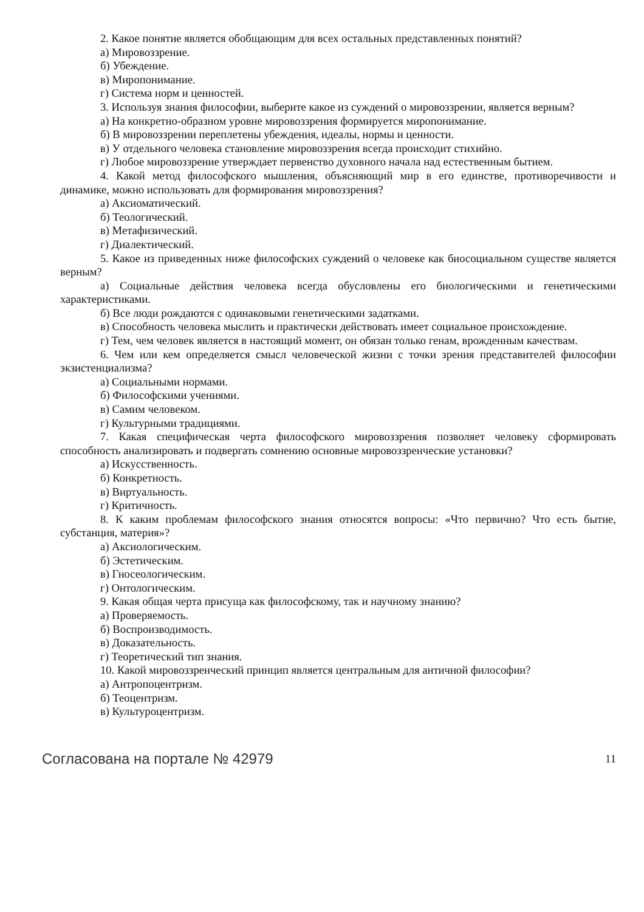2. Какое понятие является обобщающим для всех остальных представленных понятий?
а) Мировоззрение.
б) Убеждение.
в) Миропонимание.
г) Система норм и ценностей.
3. Используя знания философии, выберите какое из суждений о мировоззрении, является верным?
а) На конкретно-образном уровне мировоззрения формируется миропонимание.
б) В мировоззрении переплетены убеждения, идеалы, нормы и ценности.
в) У отдельного человека становление мировоззрения всегда происходит стихийно.
г) Любое мировоззрение утверждает первенство духовного начала над естественным бытием.
4. Какой метод философского мышления, объясняющий мир в его единстве, противоречивости и динамике, можно использовать для формирования мировоззрения?
а) Аксиоматический.
б) Теологический.
в) Метафизический.
г) Диалектический.
5. Какое из приведенных ниже философских суждений о человеке как биосоциальном существе является верным?
а) Социальные действия человека всегда обусловлены его биологическими и генетическими характеристиками.
б) Все люди рождаются с одинаковыми генетическими задатками.
в) Способность человека мыслить и практически действовать имеет социальное происхождение.
г) Тем, чем человек является в настоящий момент, он обязан только генам, врожденным качествам.
6. Чем или кем определяется смысл человеческой жизни с точки зрения представителей философии экзистенциализма?
а) Социальными нормами.
б) Философскими учениями.
в) Самим человеком.
г) Культурными традициями.
7. Какая специфическая черта философского мировоззрения позволяет человеку сформировать способность анализировать и подвергать сомнению основные мировоззренческие установки?
а) Искусственность.
б) Конкретность.
в) Виртуальность.
г) Критичность.
8. К каким проблемам философского знания относятся вопросы: «Что первично? Что есть бытие, субстанция, материя»?
а) Аксиологическим.
б) Эстетическим.
в) Гносеологическим.
г) Онтологическим.
9. Какая общая черта присуща как философскому, так и научному знанию?
а) Проверяемость.
б) Воспроизводимость.
в) Доказательность.
г) Теоретический тип знания.
10. Какой мировоззренческий принцип является центральным для античной философии?
а) Антропоцентризм.
б) Теоцентризм.
в) Культуроцентризм.
Согласована на портале № 42979 11